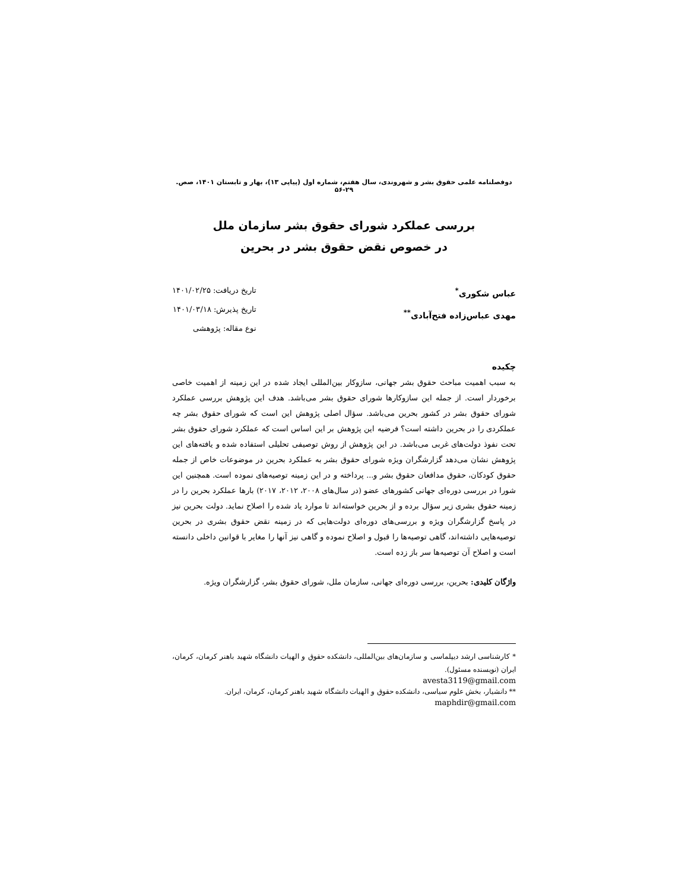دوفصلنامه علمی حقوق بشر و شهروندی، سال هفتم، شماره اول (پیاپی ۱۳)، بهار و تابستان ۱۴۰۱، صص. ۲۹-۵۶
بررسی عملکرد شورای حقوق بشر سازمان ملل
در خصوص نقض حقوق بشر در بحرین
عباس شکوری<sup>*</sup>
مهدی عباس‌زاده فتح‌آبادی<sup>**</sup>
تاریخ دریافت: ۱۴۰۱/۰۲/۲۵
تاریخ پذیرش: ۱۴۰۱/۰۳/۱۸
نوع مقاله: پژوهشی
چکیده
به سبب اهمیت مباحث حقوق بشر جهانی، سازوکار بین‌المللی ایجاد شده در این زمینه از اهمیت خاصی برخوردار است. از جمله این سازوکارها شورای حقوق بشر می‌باشد. هدف این پژوهش بررسی عملکرد شورای حقوق بشر در کشور بحرین می‌باشد. سؤال اصلی پژوهش این است که شورای حقوق بشر چه عملکردی را در بحرین داشته است؟ فرضیه این پژوهش بر این اساس است که عملکرد شورای حقوق بشر تحت نفوذ دولت‌های غربی می‌باشد. در این پژوهش از روش توصیفی تحلیلی استفاده شده و یافته‌های این پژوهش نشان می‌دهد گزارشگران ویژه شورای حقوق بشر به عملکرد بحرین در موضوعات خاص از جمله حقوق کودکان، حقوق مدافعان حقوق بشر و... پرداخته و در این زمینه توصیه‌های نموده است. همچنین این شورا در بررسی دوره‌ای جهانی کشورهای عضو (در سال‌های ۲۰۰۸، ۲۰۱۲، ۲۰۱۷) بارها عملکرد بحرین را در زمینه حقوق بشری زیر سؤال برده و از بحرین خواسته‌اند تا موارد یاد شده را اصلاح نماید. دولت بحرین نیز در پاسخ گزارشگران ویژه و بررسی‌های دوره‌ای دولت‌هایی که در زمینه نقض حقوق بشری در بحرین توصیه‌هایی داشته‌اند، گاهی توصیه‌ها را قبول و اصلاح نموده و گاهی نیز آنها را مغایر با قوانین داخلی دانسته است و اصلاح آن توصیه‌ها سر باز زده است.
واژگان کلیدی: بحرین، بررسی دوره‌ای جهانی، سازمان ملل، شورای حقوق بشر، گزارشگران ویژه.
* کارشناسی ارشد دیپلماسی و سازمان‌های بین‌المللی، دانشکده حقوق و الهیات دانشگاه شهید باهنر کرمان، کرمان، ایران (نویسنده مسئول).
avesta3119@gmail.com
** دانشیار، بخش علوم سیاسی، دانشکده حقوق و الهیات دانشگاه شهید باهنر کرمان، کرمان، ایران.
maphdir@gmail.com